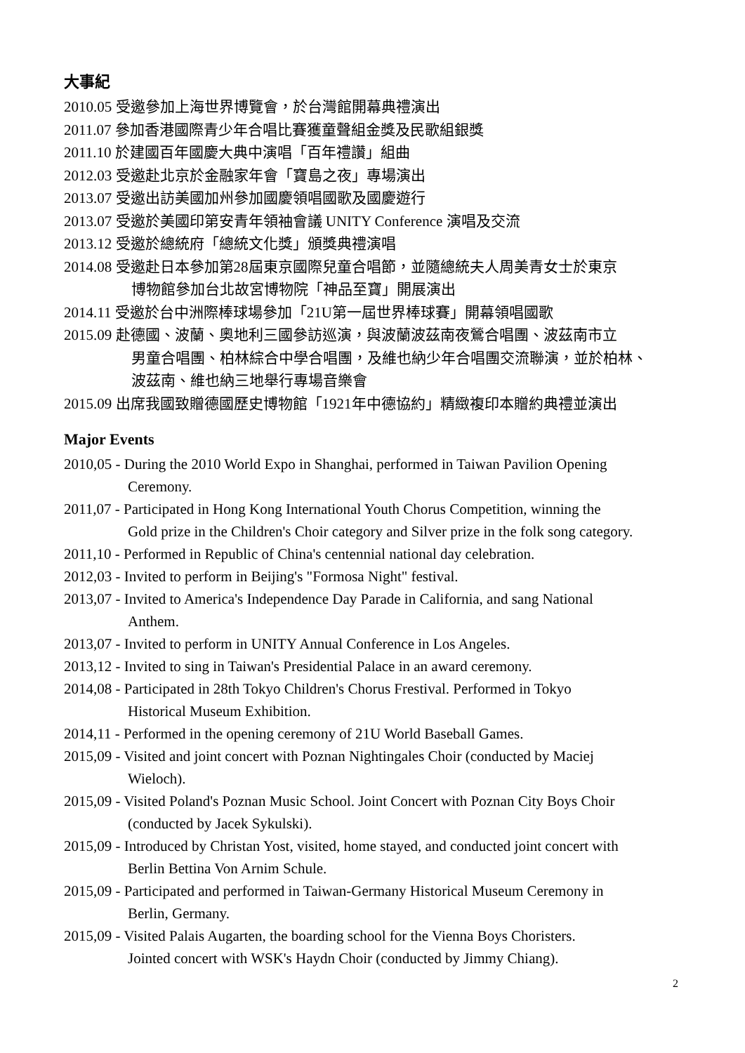大事紀
2010.05 受邀參加上海世界博覽會，於台灣館開幕典禮演出
2011.07 參加香港國際青少年合唱比賽獲童聲組金獎及民歌組銀獎
2011.10 於建國百年國慶大典中演唱「百年禮讚」組曲
2012.03 受邀赴北京於金融家年會「寶島之夜」專場演出
2013.07 受邀出訪美國加州參加國慶領唱國歌及國慶遊行
2013.07 受邀於美國印第安青年領袖會議 UNITY Conference 演唱及交流
2013.12 受邀於總統府「總統文化獎」頒獎典禮演唱
2014.08 受邀赴日本參加第28屆東京國際兒童合唱節，並隨總統夫人周美青女士於東京
博物館參加台北故宮博物院「神品至寶」開展演出
2014.11 受邀於台中洲際棒球場參加「21U第一屆世界棒球賽」開幕領唱國歌
2015.09 赴德國、波蘭、奧地利三國參訪巡演，與波蘭波茲南夜鶯合唱團、波茲南市立
男童合唱團、柏林綜合中學合唱團，及維也納少年合唱團交流聯演，並於柏林、
波茲南、維也納三地舉行專場音樂會
2015.09 出席我國致贈德國歷史博物館「1921年中德協約」精緻複印本贈約典禮並演出
Major Events
2010,05 - During the 2010 World Expo in Shanghai, performed in Taiwan Pavilion Opening
Ceremony.
2011,07 - Participated in Hong Kong International Youth Chorus Competition, winning the
Gold prize in the Children's Choir category and Silver prize in the folk song category.
2011,10 - Performed in Republic of China's centennial national day celebration.
2012,03 - Invited to perform in Beijing's "Formosa Night" festival.
2013,07 - Invited to America's Independence Day Parade in California, and sang National
Anthem.
2013,07 - Invited to perform in UNITY Annual Conference in Los Angeles.
2013,12 - Invited to sing in Taiwan's Presidential Palace in an award ceremony.
2014,08 - Participated in 28th Tokyo Children's Chorus Frestival. Performed in Tokyo
Historical Museum Exhibition.
2014,11 - Performed in the opening ceremony of 21U World Baseball Games.
2015,09 - Visited and joint concert with Poznan Nightingales Choir (conducted by Maciej
Wieloch).
2015,09 - Visited Poland's Poznan Music School. Joint Concert with Poznan City Boys Choir
(conducted by Jacek Sykulski).
2015,09 - Introduced by Christan Yost, visited, home stayed, and conducted joint concert with
Berlin Bettina Von Arnim Schule.
2015,09 - Participated and performed in Taiwan-Germany Historical Museum Ceremony in
Berlin, Germany.
2015,09 - Visited Palais Augarten, the boarding school for the Vienna Boys Choristers.
Jointed concert with WSK's Haydn Choir (conducted by Jimmy Chiang).
2